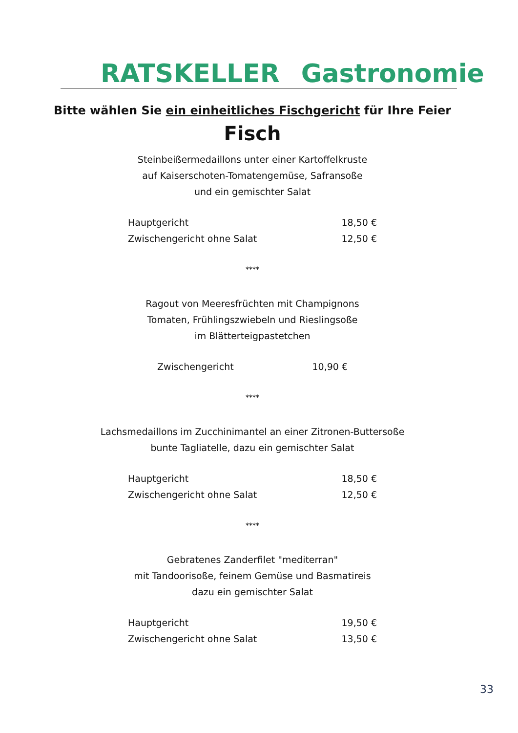RATSKELLER Gastronomie
Bitte wählen Sie ein einheitliches Fischgericht für Ihre Feier
Fisch
Steinbeißermedaillons unter einer Kartoffelkruste
auf Kaiserschoten-Tomatengemüse, Safransoße
und ein gemischter Salat
Hauptgericht 18,50 €
Zwischengericht ohne Salat 12,50 €
****
Ragout von Meeresfrüchten mit Champignons
Tomaten, Frühlingszwiebeln und Rieslingsoße
im Blätterteigpastetchen
Zwischengericht 10,90 €
****
Lachsmedaillons im Zucchinimantel an einer Zitronen-Buttersoße
bunte Tagliatelle, dazu ein gemischter Salat
Hauptgericht 18,50 €
Zwischengericht ohne Salat 12,50 €
****
Gebratenes Zanderfilet "mediterran"
mit Tandoorisoße, feinem Gemüse und Basmatireis
dazu ein gemischter Salat
Hauptgericht 19,50 €
Zwischengericht ohne Salat 13,50 €
33